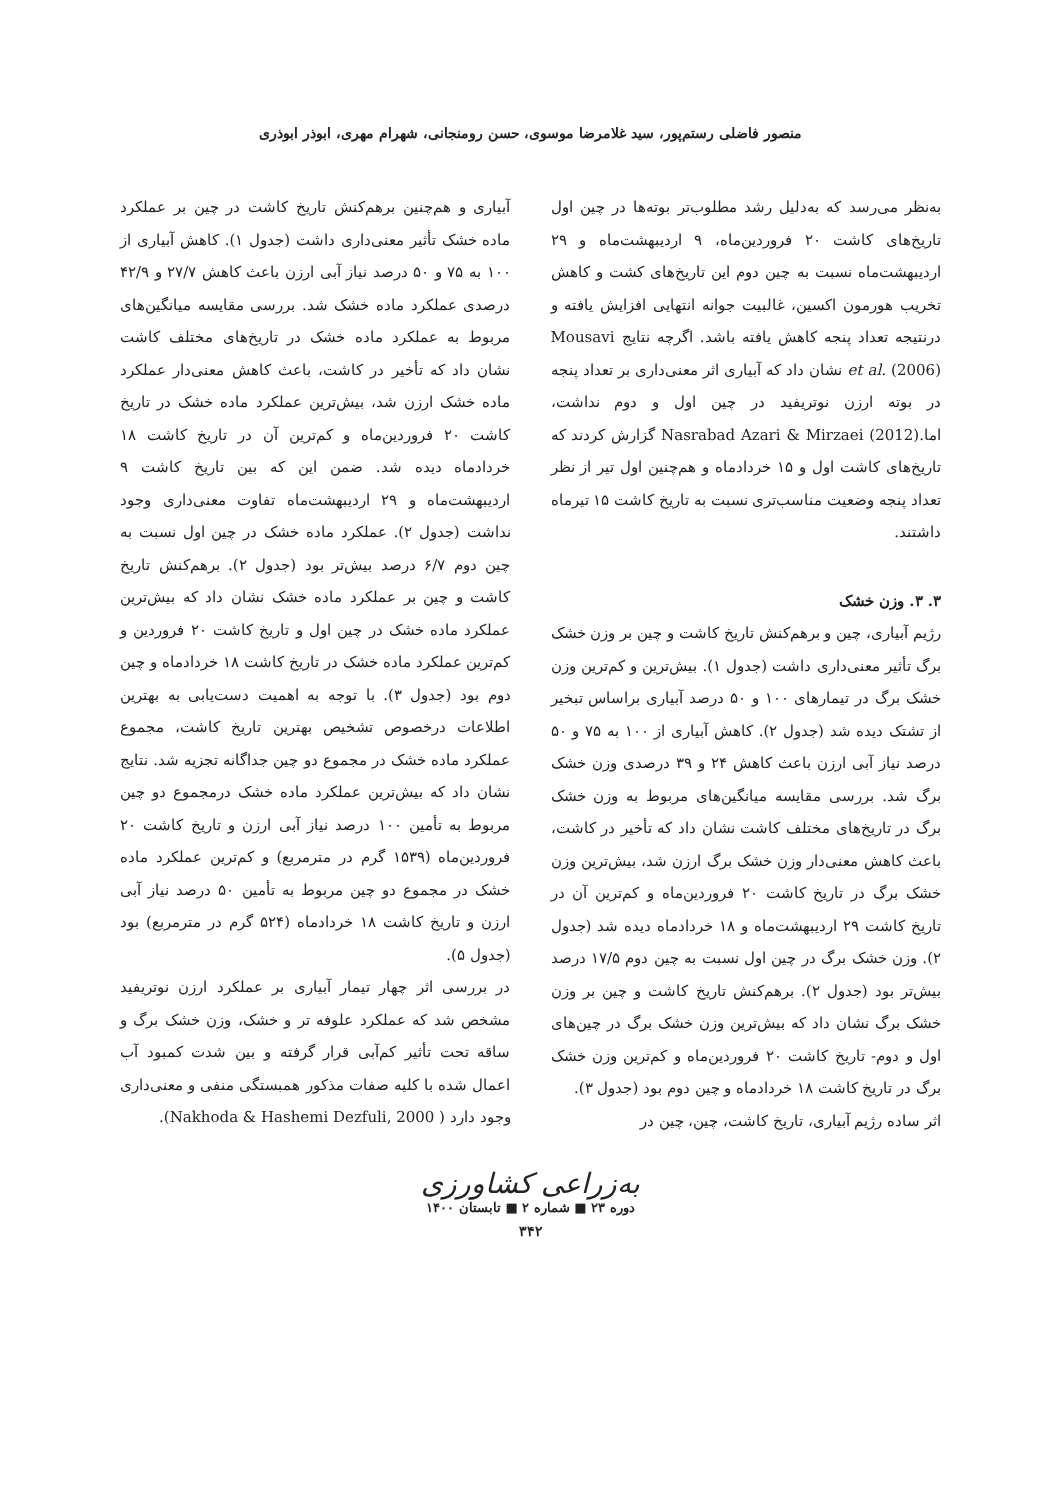منصور فاضلی رستم‌پور، سید غلامرضا موسوی، حسن رومنجانی، شهرام مهری، ابوذر ابوذری
به‌نظر می‌رسد که به‌دلیل رشد مطلوب‌تر بوته‌ها در چین اول تاریخ‌های کاشت ۲۰ فروردین‌ماه، ۹ اردیبهشت‌ماه و ۲۹ اردیبهشت‌ماه نسبت به چین دوم این تاریخ‌های کشت و کاهش تخریب هورمون اکسین، غالبیت جوانه انتهایی افزایش یافته و درنتیجه تعداد پنجه کاهش یافته باشد. اگرچه نتایج Mousavi et al. (2006) نشان داد که آبیاری اثر معنی‌داری بر تعداد پنجه در بوته ارزن نوتریفید در چین اول و دوم نداشت، اما.Nasrabad Azari & Mirzaei (2012) گزارش کردند که تاریخ‌های کاشت اول و ۱۵ خردادماه و هم‌چنین اول تیر از نظر تعداد پنجه وضعیت مناسب‌تری نسبت به تاریخ کاشت ۱۵ تیرماه داشتند.
۳. ۳. وزن خشک
رژیم آبیاری، چین و برهم‌کنش تاریخ کاشت و چین بر وزن خشک برگ تأثیر معنی‌داری داشت (جدول ۱). بیش‌ترین و کم‌ترین وزن خشک برگ در تیمارهای ۱۰۰ و ۵۰ درصد آبیاری براساس تبخیر از تشتک دیده شد (جدول ۲). کاهش آبیاری از ۱۰۰ به ۷۵ و ۵۰ درصد نیاز آبی ارزن باعث کاهش ۲۴ و ۳۹ درصدی وزن خشک برگ شد. بررسی مقایسه میانگین‌های مربوط به وزن خشک برگ در تاریخ‌های مختلف کاشت نشان داد که تأخیر در کاشت، باعث کاهش معنی‌دار وزن خشک برگ ارزن شد، بیش‌ترین وزن خشک برگ در تاریخ کاشت ۲۰ فروردین‌ماه و کم‌ترین آن در تاریخ کاشت ۲۹ اردیبهشت‌ماه و ۱۸ خردادماه دیده شد (جدول ۲). وزن خشک برگ در چین اول نسبت به چین دوم ۱۷/۵ درصد بیش‌تر بود (جدول ۲). برهم‌کنش تاریخ کاشت و چین بر وزن خشک برگ نشان داد که بیش‌ترین وزن خشک برگ در چین‌های اول و دوم- تاریخ کاشت ۲۰ فروردین‌ماه و کم‌ترین وزن خشک برگ در تاریخ کاشت ۱۸ خردادماه و چین دوم بود (جدول ۳).
اثر ساده رژیم آبیاری، تاریخ کاشت، چین، چین در
آبیاری و هم‌چنین برهم‌کنش تاریخ کاشت در چین بر عملکرد ماده خشک تأثیر معنی‌داری داشت (جدول ۱). کاهش آبیاری از ۱۰۰ به ۷۵ و ۵۰ درصد نیاز آبی ارزن باعث کاهش ۲۷/۷ و ۴۲/۹ درصدی عملکرد ماده خشک شد. بررسی مقایسه میانگین‌های مربوط به عملکرد ماده خشک در تاریخ‌های مختلف کاشت نشان داد که تأخیر در کاشت، باعث کاهش معنی‌دار عملکرد ماده خشک ارزن شد، بیش‌ترین عملکرد ماده خشک در تاریخ کاشت ۲۰ فروردین‌ماه و کم‌ترین آن در تاریخ کاشت ۱۸ خردادماه دیده شد. ضمن این که بین تاریخ کاشت ۹ اردیبهشت‌ماه و ۲۹ اردیبهشت‌ماه تفاوت معنی‌داری وجود نداشت (جدول ۲). عملکرد ماده خشک در چین اول نسبت به چین دوم ۶/۷ درصد بیش‌تر بود (جدول ۲). برهم‌کنش تاریخ کاشت و چین بر عملکرد ماده خشک نشان داد که بیش‌ترین عملکرد ماده خشک در چین اول و تاریخ کاشت ۲۰ فروردین و کم‌ترین عملکرد ماده خشک در تاریخ کاشت ۱۸ خردادماه و چین دوم بود (جدول ۳). با توجه به اهمیت دست‌یابی به بهترین اطلاعات درخصوص تشخیص بهترین تاریخ کاشت، مجموع عملکرد ماده خشک در مجموع دو چین جداگانه تجزیه شد. نتایج نشان داد که بیش‌ترین عملکرد ماده خشک درمجموع دو چین مربوط به تأمین ۱۰۰ درصد نیاز آبی ارزن و تاریخ کاشت ۲۰ فروردین‌ماه (۱۵۳۹ گرم در مترمربع) و کم‌ترین عملکرد ماده خشک در مجموع دو چین مربوط به تأمین ۵۰ درصد نیاز آبی ارزن و تاریخ کاشت ۱۸ خردادماه (۵۲۴ گرم در مترمربع) بود (جدول ۵).
در بررسی اثر چهار تیمار آبیاری بر عملکرد ارزن نوتریفید مشخص شد که عملکرد علوفه تر و خشک، وزن خشک برگ و ساقه تحت تأثیر کم‌آبی قرار گرفته و بین شدت کمبود آب اعمال شده با کلیه صفات مذکور همبستگی منفی و معنی‌داری وجود دارد ( Nakhoda & Hashemi Dezfuli, 2000).
به‌زراعی کشاورزی
دوره ۲۳ ■ شماره ۲ ■ تابستان ۱۴۰۰
۳۴۲